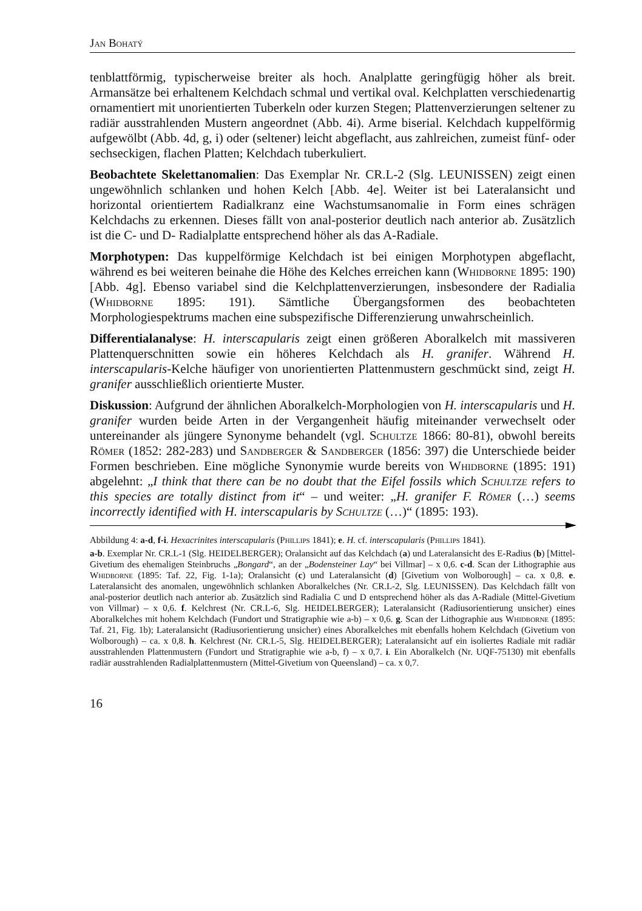Jan Bohatý
tenblattförmig, typischerweise breiter als hoch. Analplatte geringfügig höher als breit. Armansätze bei erhaltenem Kelchdach schmal und vertikal oval. Kelchplatten verschiedenartig ornamentiert mit unorientierten Tuberkeln oder kurzen Stegen; Plattenverzierungen seltener zu radiär ausstrahlenden Mustern angeordnet (Abb. 4i). Arme biserial. Kelchdach kuppelförmig aufgewölbt (Abb. 4d, g, i) oder (seltener) leicht abgeflacht, aus zahlreichen, zumeist fünf- oder sechseckigen, flachen Platten; Kelchdach tuberkuliert.
Beobachtete Skelettanomalien: Das Exemplar Nr. CR.L-2 (Slg. LEUNISSEN) zeigt einen ungewöhnlich schlanken und hohen Kelch [Abb. 4e]. Weiter ist bei Lateralansicht und horizontal orientiertem Radialkranz eine Wachstumsanomalie in Form eines schrägen Kelchdachs zu erkennen. Dieses fällt von anal-posterior deutlich nach anterior ab. Zusätzlich ist die C- und D- Radialplatte entsprechend höher als das A-Radiale.
Morphotypen: Das kuppelförmige Kelchdach ist bei einigen Morphotypen abgeflacht, während es bei weiteren beinahe die Höhe des Kelches erreichen kann (Whidborne 1895: 190) [Abb. 4g]. Ebenso variabel sind die Kelchplattenverzierungen, insbesondere der Radialia (Whidborne 1895: 191). Sämtliche Übergangsformen des beobachteten Morphologiespektrums machen eine subspezifische Differenzierung unwahrscheinlich.
Differentialanalyse: H. interscapularis zeigt einen größeren Aboralkelch mit massiveren Plattenquerschnitten sowie ein höheres Kelchdach als H. granifer. Während H. interscapularis-Kelche häufiger von unorientierten Plattenmustern geschmückt sind, zeigt H. granifer ausschließlich orientierte Muster.
Diskussion: Aufgrund der ähnlichen Aboralkelch-Morphologien von H. interscapularis und H. granifer wurden beide Arten in der Vergangenheit häufig miteinander verwechselt oder untereinander als jüngere Synonyme behandelt (vgl. Schultze 1866: 80-81), obwohl bereits Römer (1852: 282-283) und Sandberger & Sandberger (1856: 397) die Unterschiede beider Formen beschrieben. Eine mögliche Synonymie wurde bereits von Whidborne (1895: 191) abgelehnt: „I think that there can be no doubt that the Eifel fossils which Schultze refers to this species are totally distinct from it“ – und weiter: „H. granifer F. Römer (…) seems incorrectly identified with H. interscapularis by Schultze (…)“ (1895: 193).
Abbildung 4: a-d, f-i. Hexacrinites interscapularis (Phillips 1841); e. H. cf. interscapularis (Phillips 1841).
a-b. Exemplar Nr. CR.L-1 (Slg. HEIDELBERGER); Oralansicht auf das Kelchdach (a) und Lateralansicht des E-Radius (b) [Mittel-Givetium des ehemaligen Steinbruchs „Bongard“, an der „Bodensteiner Lay“ bei Villmar] – x 0,6. c-d. Scan der Lithographie aus Whidborne (1895: Taf. 22, Fig. 1-1a); Oralansicht (c) und Lateralansicht (d) [Givetium von Wolborough] – ca. x 0,8. e. Lateralansicht des anomalen, ungewöhnlich schlanken Aboralkelches (Nr. CR.L-2, Slg. LEUNISSEN). Das Kelchdach fällt von anal-posterior deutlich nach anterior ab. Zusätzlich sind Radialia C und D entsprechend höher als das A-Radiale (Mittel-Givetium von Villmar) – x 0,6. f. Kelchrest (Nr. CR.L-6, Slg. HEIDELBERGER); Lateralansicht (Radiusorientierung unsicher) eines Aboralkelches mit hohem Kelchdach (Fundort und Stratigraphie wie a-b) – x 0,6. g. Scan der Lithographie aus Whidborne (1895: Taf. 21, Fig. 1b); Lateralansicht (Radiusorientierung unsicher) eines Aboralkelches mit ebenfalls hohem Kelchdach (Givetium von Wolborough) – ca. x 0,8. h. Kelchrest (Nr. CR.L-5, Slg. HEIDELBERGER); Lateralansicht auf ein isoliertes Radiale mit radiär ausstrahlenden Plattenmustern (Fundort und Stratigraphie wie a-b, f) – x 0,7. i. Ein Aboralkelch (Nr. UQF-75130) mit ebenfalls radiär ausstrahlenden Radialplattenmustern (Mittel-Givetium von Queensland) – ca. x 0,7.
16